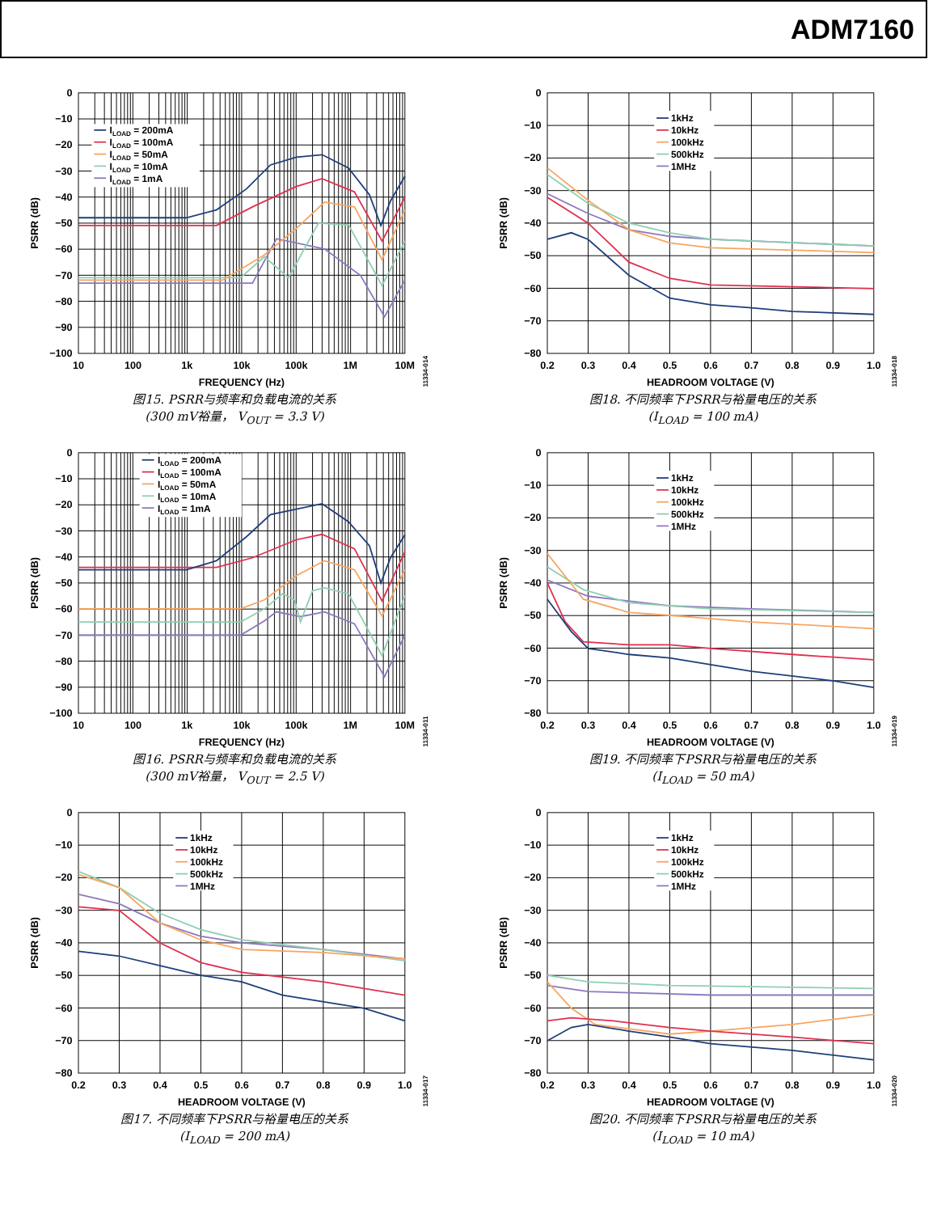ADM7160
0
−10
−20
−30
−40
−50
−60
−70
−80
−90
−100
10
100
1k
10k
100k
1M
10M
FREQUENCY (Hz)
PSRR (dB)
11334-014
ILOAD = 200mA
ILOAD = 100mA
ILOAD = 50mA
ILOAD = 10mA
ILOAD = 1mA
图15. PSRR与频率和负载电流的关系
(300 mV裕量， V<sub>OUT</sub> = 3.3 V)
0
−10
−20
−30
−40
−50
−60
−70
−80
0.2
0.3
0.4
0.5
0.6
0.7
0.8
0.9
1.0
HEADROOM VOLTAGE (V)
PSRR (dB)
11334-018
1kHz
10kHz
100kHz
500kHz
1MHz
图18. 不同频率下PSRR与裕量电压的关系
(I<sub>LOAD</sub> = 100 mA)
0
−10
−20
−30
−40
−50
−60
−70
−80
−90
−100
10
100
1k
10k
100k
1M
10M
FREQUENCY (Hz)
PSRR (dB)
11334-011
ILOAD = 200mA
ILOAD = 100mA
ILOAD = 50mA
ILOAD = 10mA
ILOAD = 1mA
图16. PSRR与频率和负载电流的关系
(300 mV裕量， V<sub>OUT</sub> = 2.5 V)
0
−10
−20
−30
−40
−50
−60
−70
−80
0.2
0.3
0.4
0.5
0.6
0.7
0.8
0.9
1.0
HEADROOM VOLTAGE (V)
PSRR (dB)
11334-019
1kHz
10kHz
100kHz
500kHz
1MHz
图19. 不同频率下PSRR与裕量电压的关系
(I<sub>LOAD</sub> = 50 mA)
0
−10
−20
−30
−40
−50
−60
−70
−80
0.2
0.3
0.4
0.5
0.6
0.7
0.8
0.9
1.0
HEADROOM VOLTAGE (V)
PSRR (dB)
11334-017
1kHz
10kHz
100kHz
500kHz
1MHz
图17. 不同频率下PSRR与裕量电压的关系
(I<sub>LOAD</sub> = 200 mA)
0
−10
−20
−30
−40
−50
−60
−70
−80
0.2
0.3
0.4
0.5
0.6
0.7
0.8
0.9
1.0
HEADROOM VOLTAGE (V)
PSRR (dB)
11334-020
1kHz
10kHz
100kHz
500kHz
1MHz
图20. 不同频率下PSRR与裕量电压的关系
(I<sub>LOAD</sub> = 10 mA)